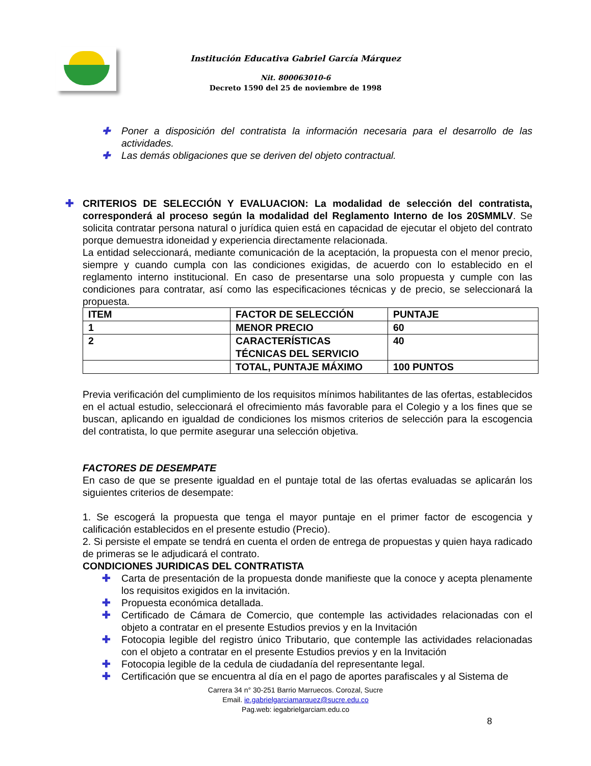Institución Educativa Gabriel García Márquez
Nit. 800063010-6
Decreto 1590 del 25 de noviembre de 1998
✚ Poner a disposición del contratista la información necesaria para el desarrollo de las actividades.
✚ Las demás obligaciones que se deriven del objeto contractual.
✚ CRITERIOS DE SELECCIÓN Y EVALUACION: La modalidad de selección del contratista, corresponderá al proceso según la modalidad del Reglamento Interno de los 20SMMLV. Se solicita contratar persona natural o jurídica quien está en capacidad de ejecutar el objeto del contrato porque demuestra idoneidad y experiencia directamente relacionada.
La entidad seleccionará, mediante comunicación de la aceptación, la propuesta con el menor precio, siempre y cuando cumpla con las condiciones exigidas, de acuerdo con lo establecido en el reglamento interno institucional. En caso de presentarse una solo propuesta y cumple con las condiciones para contratar, así como las especificaciones técnicas y de precio, se seleccionará la propuesta.
| ITEM | FACTOR DE SELECCIÓN | PUNTAJE |
| 1 | MENOR PRECIO | 60 |
| 2 | CARACTERÍSTICAS TÉCNICAS DEL SERVICIO | 40 |
| | TOTAL, PUNTAJE MÁXIMO | 100 PUNTOS |
Previa verificación del cumplimiento de los requisitos mínimos habilitantes de las ofertas, establecidos en el actual estudio, seleccionará el ofrecimiento más favorable para el Colegio y a los fines que se buscan, aplicando en igualdad de condiciones los mismos criterios de selección para la escogencia del contratista, lo que permite asegurar una selección objetiva.
FACTORES DE DESEMPATE
En caso de que se presente igualdad en el puntaje total de las ofertas evaluadas se aplicarán los siguientes criterios de desempate:
1. Se escogerá la propuesta que tenga el mayor puntaje en el primer factor de escogencia y calificación establecidos en el presente estudio (Precio).
2. Si persiste el empate se tendrá en cuenta el orden de entrega de propuestas y quien haya radicado de primeras se le adjudicará el contrato.
CONDICIONES JURIDICAS DEL CONTRATISTA
✚ Carta de presentación de la propuesta donde manifieste que la conoce y acepta plenamente los requisitos exigidos en la invitación.
✚ Propuesta económica detallada.
✚ Certificado de Cámara de Comercio, que contemple las actividades relacionadas con el objeto a contratar en el presente Estudios previos y en la Invitación
✚ Fotocopia legible del registro único Tributario, que contemple las actividades relacionadas con el objeto a contratar en el presente Estudios previos y en la Invitación
✚ Fotocopia legible de la cedula de ciudadanía del representante legal.
✚ Certificación que se encuentra al día en el pago de aportes parafiscales y al Sistema de
Carrera 34 n° 30-251 Barrio Marruecos. Corozal, Sucre
Email. ie.gabrielgarciamarquez@sucre.edu.co
Pag.web: iegabrielgarciam.edu.co
8